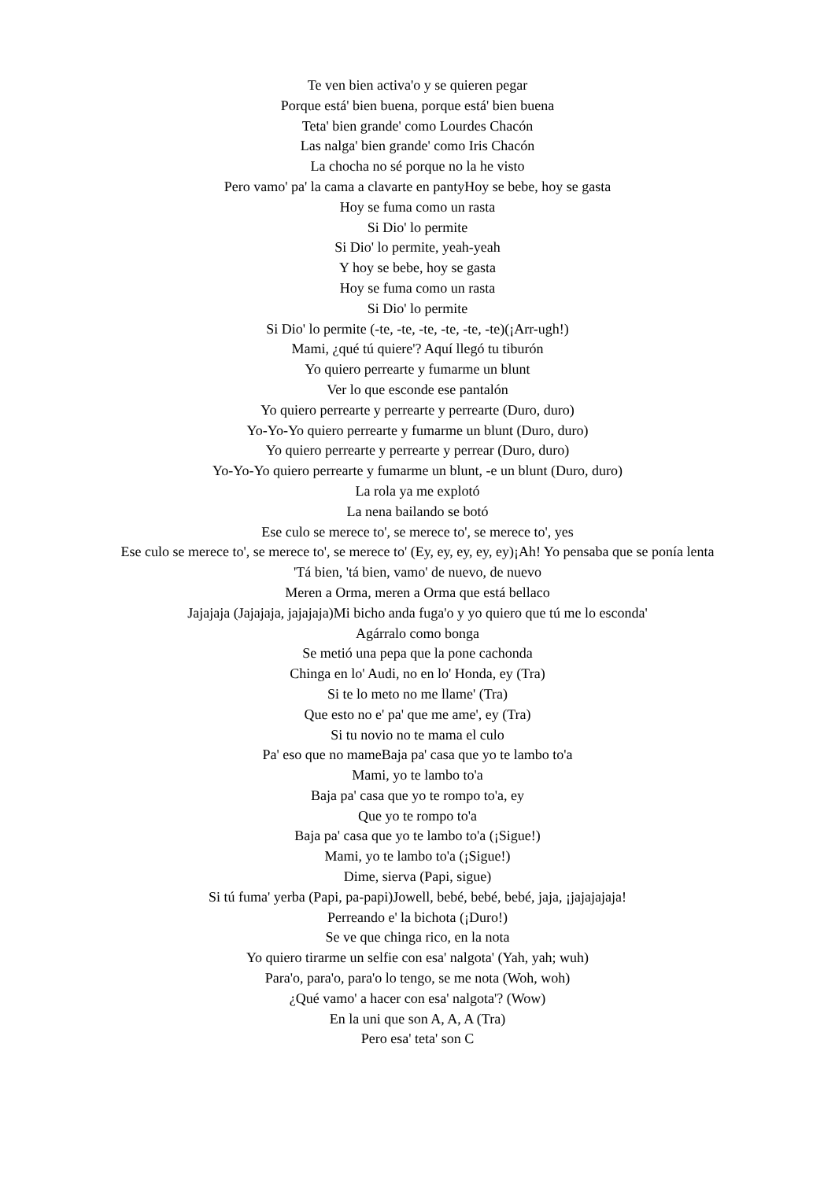Te ven bien activa'o y se quieren pegar
Porque está' bien buena, porque está' bien buena
Teta' bien grande' como Lourdes Chacón
Las nalga' bien grande' como Iris Chacón
La chocha no sé porque no la he visto
Pero vamo' pa' la cama a clavarte en pantyHoy se bebe, hoy se gasta
Hoy se fuma como un rasta
Si Dio' lo permite
Si Dio' lo permite, yeah-yeah
Y hoy se bebe, hoy se gasta
Hoy se fuma como un rasta
Si Dio' lo permite
Si Dio' lo permite (-te, -te, -te, -te, -te, -te)(¡Arr-ugh!)
Mami, ¿qué tú quiere'? Aquí llegó tu tiburón
Yo quiero perrearte y fumarme un blunt
Ver lo que esconde ese pantalón
Yo quiero perrearte y perrearte y perrearte (Duro, duro)
Yo-Yo-Yo quiero perrearte y fumarme un blunt (Duro, duro)
Yo quiero perrearte y perrearte y perrear (Duro, duro)
Yo-Yo-Yo quiero perrearte y fumarme un blunt, -e un blunt (Duro, duro)
La rola ya me explotó
La nena bailando se botó
Ese culo se merece to', se merece to', se merece to', yes
Ese culo se merece to', se merece to', se merece to' (Ey, ey, ey, ey, ey)¡Ah! Yo pensaba que se ponía lenta
'Tá bien, 'tá bien, vamo' de nuevo, de nuevo
Meren a Orma, meren a Orma que está bellaco
Jajajaja (Jajajaja, jajajaja)Mi bicho anda fuga'o y yo quiero que tú me lo esconda'
Agárralo como bonga
Se metió una pepa que la pone cachonda
Chinga en lo' Audi, no en lo' Honda, ey (Tra)
Si te lo meto no me llame' (Tra)
Que esto no e' pa' que me ame', ey (Tra)
Si tu novio no te mama el culo
Pa' eso que no mameBaja pa' casa que yo te lambo to'a
Mami, yo te lambo to'a
Baja pa' casa que yo te rompo to'a, ey
Que yo te rompo to'a
Baja pa' casa que yo te lambo to'a (¡Sigue!)
Mami, yo te lambo to'a (¡Sigue!)
Dime, sierva (Papi, sigue)
Si tú fuma' yerba (Papi, pa-papi)Jowell, bebé, bebé, bebé, jaja, ¡jajajajaja!
Perreando e' la bichota (¡Duro!)
Se ve que chinga rico, en la nota
Yo quiero tirarme un selfie con esa' nalgota' (Yah, yah; wuh)
Para'o, para'o, para'o lo tengo, se me nota (Woh, woh)
¿Qué vamo' a hacer con esa' nalgota'? (Wow)
En la uni que son A, A, A (Tra)
Pero esa' teta' son C